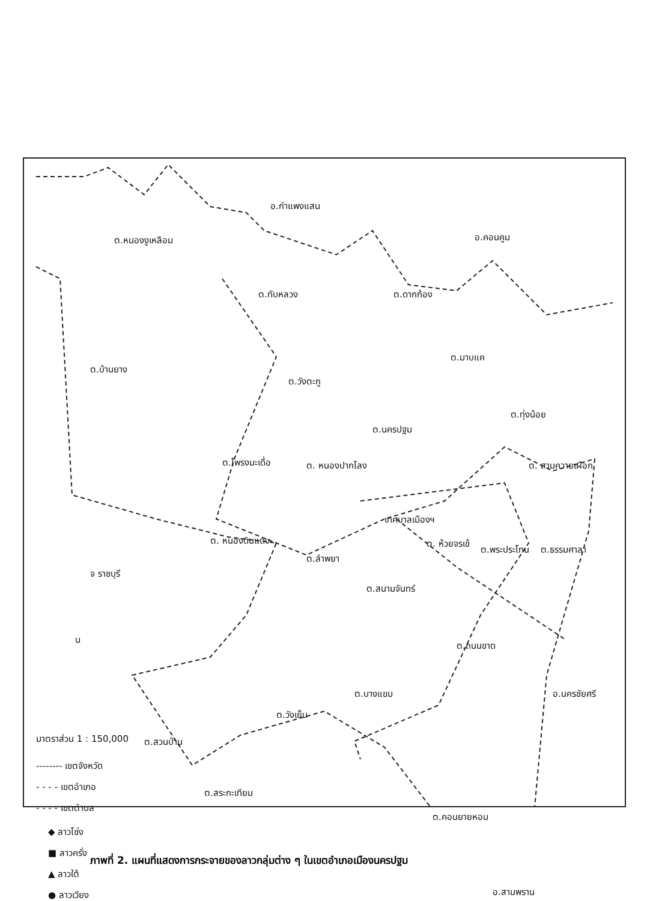อ.กำแพงแสน
อ.คอนคูม
ต.หนองงูเหลือม
ต.ทับหลวง ต.ดากก้อง
ต.มาบแค
ต.บ้านยาง
ต.วังตะกู
ต.ทุ่งน้อย
ต.นครปฐม
ต.โพรงมะเดื่อ ต. หนองปากโลง ต. สามควายเผือก
เทศบาลเมืองฯ
ต. หนองดินแดง
ต.ลำพยา
ต. ห้วยจรเข้
ต.พระประโทน ต.ธรรมศาลา
จ ราชบุรี
ต.สนามจันทร์
ต.ถนนขาด
ต.บางแขม อ.นครชัยศรี
ต.วังเย็น
ต.สวนป่าน
ต.สระกะเทียม
ต.คอนยายหอม
อ.สามพราน
มาตราส่วน 1 : 150,000
-------- เขตจังหวัด
- - - - เขตอำเภอ
- - - - เขตตำบล
◆ ลาวโซ่ง
■ ลาวครั่ง
▲ ลาวใต้
● ลาวเวียง
น
ภาพที่ 2. แผนที่แสดงการกระจายของลาวกลุ่มต่าง ๆ ในเขตอำเภอเมืองนครปฐม